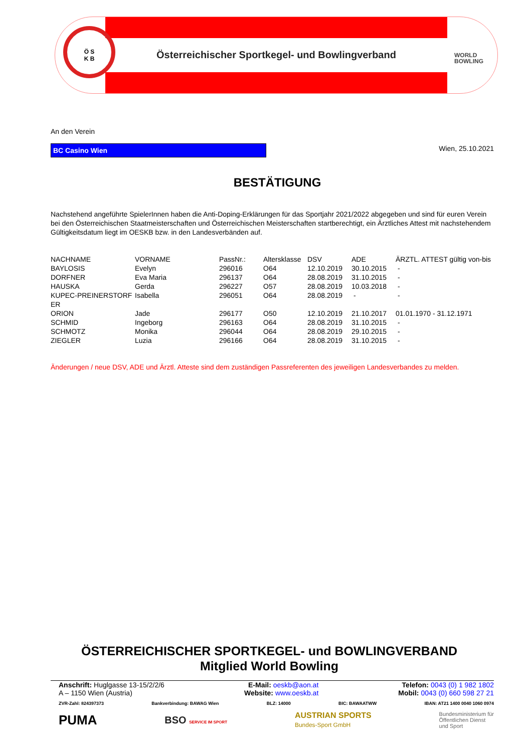Ö S
K B
Österreichischer Sportkegel- und Bowlingverband
WORLD
BOWLING
An den Verein
BC Casino Wien
Wien, 25.10.2021
BESTÄTIGUNG
Nachstehend angeführte SpielerInnen haben die Anti-Doping-Erklärungen für das Sportjahr 2021/2022 abgegeben und sind für euren Verein bei den Österreichischen Staatmeisterschaften und Österreichischen Meisterschaften startberechtigt, ein Ärztliches Attest mit nachstehendem Gültigkeitsdatum liegt im OESKB bzw. in den Landesverbänden auf.
| NACHNAME | VORNAME | PassNr.: | Altersklasse | DSV | ADE | ÄRZTL. ATTEST gültig von-bis |
| --- | --- | --- | --- | --- | --- | --- |
| BAYLOSIS | Evelyn | 296016 | O64 | 12.10.2019 | 30.10.2015 | - |
| DORFNER | Eva Maria | 296137 | O64 | 28.08.2019 | 31.10.2015 | - |
| HAUSKA | Gerda | 296227 | O57 | 28.08.2019 | 10.03.2018 | - |
| KUPEC-PREINERSTORF ER | Isabella | 296051 | O64 | 28.08.2019 | - | - |
| ORION | Jade | 296177 | O50 | 12.10.2019 | 21.10.2017 | 01.01.1970 - 31.12.1971 |
| SCHMID | Ingeborg | 296163 | O64 | 28.08.2019 | 31.10.2015 | - |
| SCHMOTZ | Monika | 296044 | O64 | 28.08.2019 | 29.10.2015 | - |
| ZIEGLER | Luzia | 296166 | O64 | 28.08.2019 | 31.10.2015 | - |
Änderungen / neue DSV, ADE und Ärztl. Atteste sind dem zuständigen Passreferenten des jeweiligen Landesverbandes zu melden.
ÖSTERREICHISCHER SPORTKEGEL- und BOWLINGVERBAND
Mitglied World Bowling
Anschrift: Huglgasse 13-15/2/2/6
A – 1150 Wien (Austria)
E-Mail: oeskb@aon.at
Website: www.oeskb.at
Telefon: 0043 (0) 1 982 1802
Mobil: 0043 (0) 660 598 27 21
ZVR-Zahl: 824397373 Bankverbindung: BAWAG Wien BLZ: 14000 BIC: BAWAATWW IBAN: AT21 1400 0040 1060 0974
PUMA BSO SERVICE IM SPORT AUSTRIAN SPORTS
Bundes-Sport GmbH Bundesministerium für
Öffentlichen Dienst
und Sport